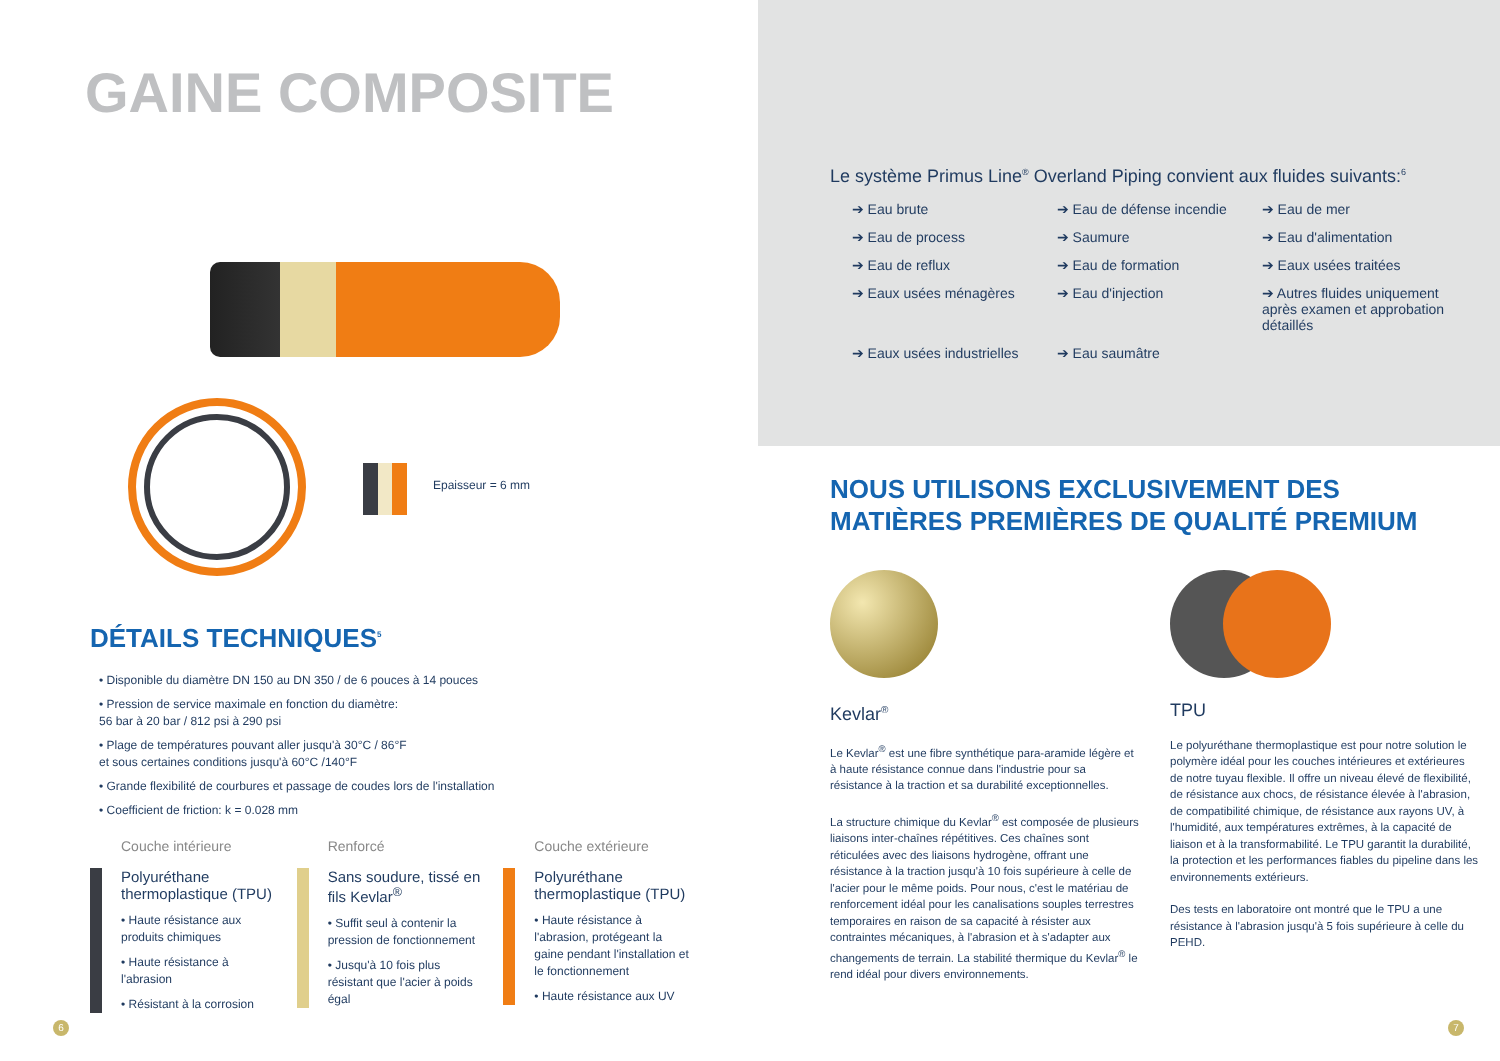GAINE COMPOSITE
Epaisseur = 6 mm
DÉTAILS TECHNIQUES<sup>5</sup>
• Disponible du diamètre DN 150 au DN 350 / de 6 pouces à 14 pouces
• Pression de service maximale en fonction du diamètre:
56 bar à 20 bar / 812 psi à 290 psi
• Plage de températures pouvant aller jusqu'à 30°C / 86°F
et sous certaines conditions jusqu'à 60°C /140°F
• Grande flexibilité de courbures et passage de coudes lors de l'installation
• Coefficient de friction: k = 0.028 mm
Couche intérieure
Polyuréthane thermoplastique (TPU)
• Haute résistance aux produits chimiques
• Haute résistance à l'abrasion
• Résistant à la corrosion
Renforcé
Sans soudure, tissé en fils Kevlar<sup>®</sup>
• Suffit seul à contenir la pression de fonctionnement
• Jusqu'à 10 fois plus résistant que l'acier à poids égal
Couche extérieure
Polyuréthane thermoplastique (TPU)
• Haute résistance à l'abrasion, protégeant la gaine pendant l'installation et le fonctionnement
• Haute résistance aux UV
6
Le système Primus Line<sup>®</sup> Overland Piping convient aux fluides suivants:<sup>6</sup>
➔ Eau brute
➔ Eau de défense incendie
➔ Eau de mer
➔ Eau de process
➔ Saumure
➔ Eau d'alimentation
➔ Eau de reflux
➔ Eau de formation
➔ Eaux usées traitées
➔ Eaux usées ménagères
➔ Eau d'injection
➔ Autres fluides uniquement après examen et approbation détaillés
➔ Eaux usées industrielles
➔ Eau saumâtre
NOUS UTILISONS EXCLUSIVEMENT DES
MATIÈRES PREMIÈRES DE QUALITÉ PREMIUM
Kevlar<sup>®</sup>
Le Kevlar<sup>®</sup> est une fibre synthétique para-aramide légère et à haute résistance connue dans l'industrie pour sa résistance à la traction et sa durabilité exceptionnelles.
La structure chimique du Kevlar<sup>®</sup> est composée de plusieurs liaisons inter-chaînes répétitives. Ces chaînes sont réticulées avec des liaisons hydrogène, offrant une résistance à la traction jusqu'à 10 fois supérieure à celle de l'acier pour le même poids. Pour nous, c'est le matériau de renforcement idéal pour les canalisations souples terrestres temporaires en raison de sa capacité à résister aux contraintes mécaniques, à l'abrasion et à s'adapter aux changements de terrain. La stabilité thermique du Kevlar<sup>®</sup> le rend idéal pour divers environnements.
TPU
Le polyuréthane thermoplastique est pour notre solution le polymère idéal pour les couches intérieures et extérieures de notre tuyau flexible. Il offre un niveau élevé de flexibilité, de résistance aux chocs, de résistance élevée à l'abrasion, de compatibilité chimique, de résistance aux rayons UV, à l'humidité, aux températures extrêmes, à la capacité de liaison et à la transformabilité. Le TPU garantit la durabilité, la protection et les performances fiables du pipeline dans les environnements extérieurs.
Des tests en laboratoire ont montré que le TPU a une résistance à l'abrasion jusqu'à 5 fois supérieure à celle du PEHD.
7